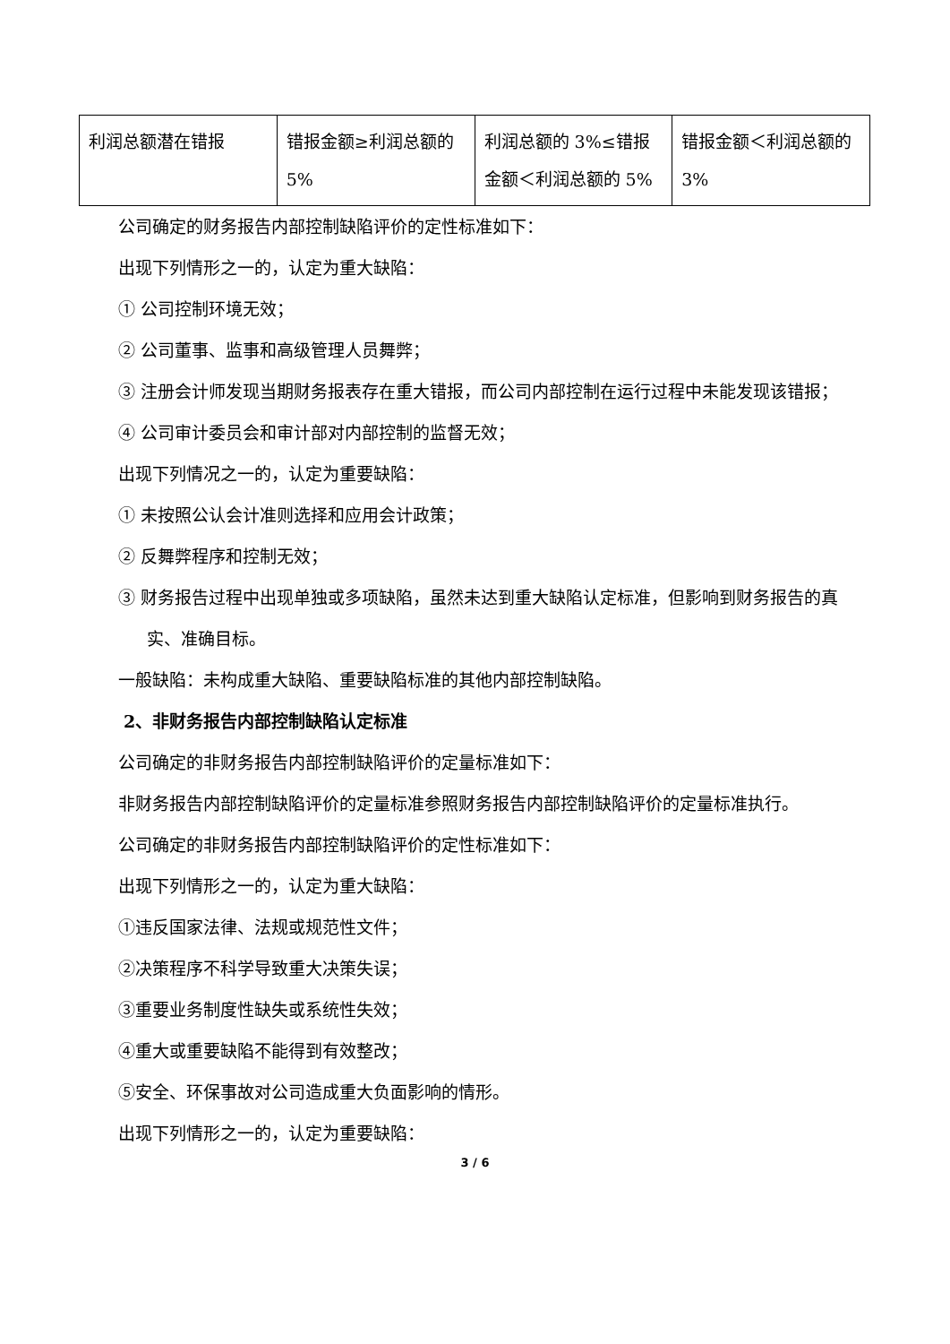| 利润总额潜在错报 | 错报金额≥利润总额的 5% | 利润总额的 3%≤错报金额＜利润总额的 5% | 错报金额＜利润总额的 3% |
公司确定的财务报告内部控制缺陷评价的定性标准如下：
出现下列情形之一的，认定为重大缺陷：
① 公司控制环境无效；
② 公司董事、监事和高级管理人员舞弊；
③ 注册会计师发现当期财务报表存在重大错报，而公司内部控制在运行过程中未能发现该错报；
④ 公司审计委员会和审计部对内部控制的监督无效；
出现下列情况之一的，认定为重要缺陷：
① 未按照公认会计准则选择和应用会计政策；
② 反舞弊程序和控制无效；
③ 财务报告过程中出现单独或多项缺陷，虽然未达到重大缺陷认定标准，但影响到财务报告的真实、准确目标。
一般缺陷：未构成重大缺陷、重要缺陷标准的其他内部控制缺陷。
2、非财务报告内部控制缺陷认定标准
公司确定的非财务报告内部控制缺陷评价的定量标准如下：
非财务报告内部控制缺陷评价的定量标准参照财务报告内部控制缺陷评价的定量标准执行。
公司确定的非财务报告内部控制缺陷评价的定性标准如下：
出现下列情形之一的，认定为重大缺陷：
①违反国家法律、法规或规范性文件；
②决策程序不科学导致重大决策失误；
③重要业务制度性缺失或系统性失效；
④重大或重要缺陷不能得到有效整改；
⑤安全、环保事故对公司造成重大负面影响的情形。
出现下列情形之一的，认定为重要缺陷：
3 / 6